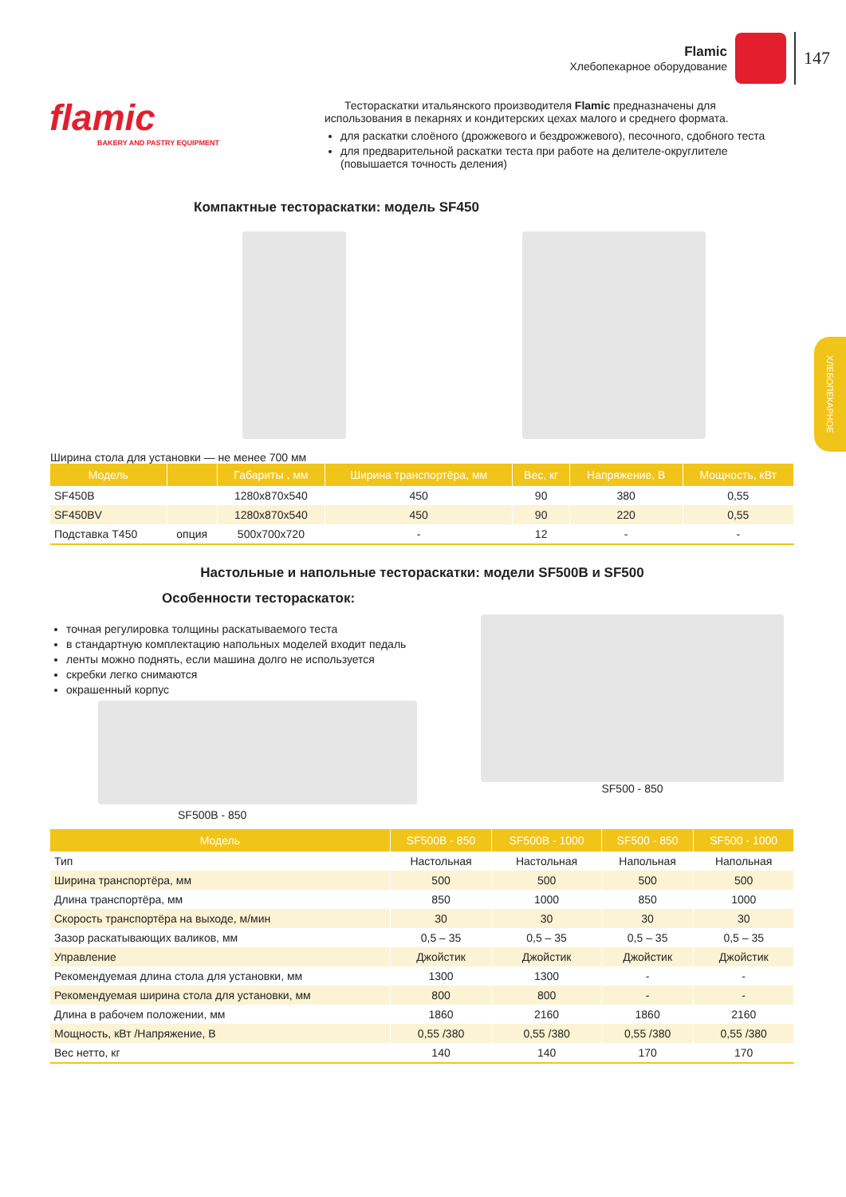Flamic
Хлебопекарное оборудование
147
ХЛЕБОПЕКАРНОЕ
flamic
BAKERY AND PASTRY EQUIPMENT
Тестораскатки итальянского производителя Flamic предназначены для использования в пекарнях и кондитерских цехах малого и среднего формата.
для раскатки слоёного (дрожжевого и бездрожжевого), песочного, сдобного теста
для предварительной раскатки теста при работе на делителе-округлителе (повышается точность деления)
Компактные тестораскатки: модель SF450
Ширина стола для установки — не менее 700 мм
| Модель | | Габариты , мм | Ширина транспортёра, мм | Вес, кг | Напряжение, В | Мощность, кВт |
| --- | --- | --- | --- | --- | --- | --- |
| SF450B | | 1280x870x540 | 450 | 90 | 380 | 0,55 |
| SF450BV | | 1280x870x540 | 450 | 90 | 220 | 0,55 |
| Подставка T450 | опция | 500x700x720 | - | 12 | - | - |
Настольные и напольные тестораскатки: модели SF500B и SF500
Особенности тестораскаток:
точная регулировка толщины раскатываемого теста
в стандартную комплектацию напольных моделей входит педаль
ленты можно поднять, если машина долго не используется
скребки легко снимаются
окрашенный корпус
SF500B - 850
SF500 - 850
| Модель | SF500B - 850 | SF500B - 1000 | SF500 - 850 | SF500 - 1000 |
| --- | --- | --- | --- | --- |
| Тип | Настольная | Настольная | Напольная | Напольная |
| Ширина транспортёра, мм | 500 | 500 | 500 | 500 |
| Длина транспортёра, мм | 850 | 1000 | 850 | 1000 |
| Скорость транспортёра на выходе, м/мин | 30 | 30 | 30 | 30 |
| Зазор раскатывающих валиков, мм | 0,5 – 35 | 0,5 – 35 | 0,5 – 35 | 0,5 – 35 |
| Управление | Джойстик | Джойстик | Джойстик | Джойстик |
| Рекомендуемая длина стола для установки, мм | 1300 | 1300 | - | - |
| Рекомендуемая ширина стола для установки, мм | 800 | 800 | - | - |
| Длина в рабочем положении, мм | 1860 | 2160 | 1860 | 2160 |
| Мощность, кВт /Напряжение, В | 0,55 /380 | 0,55 /380 | 0,55 /380 | 0,55 /380 |
| Вес нетто, кг | 140 | 140 | 170 | 170 |